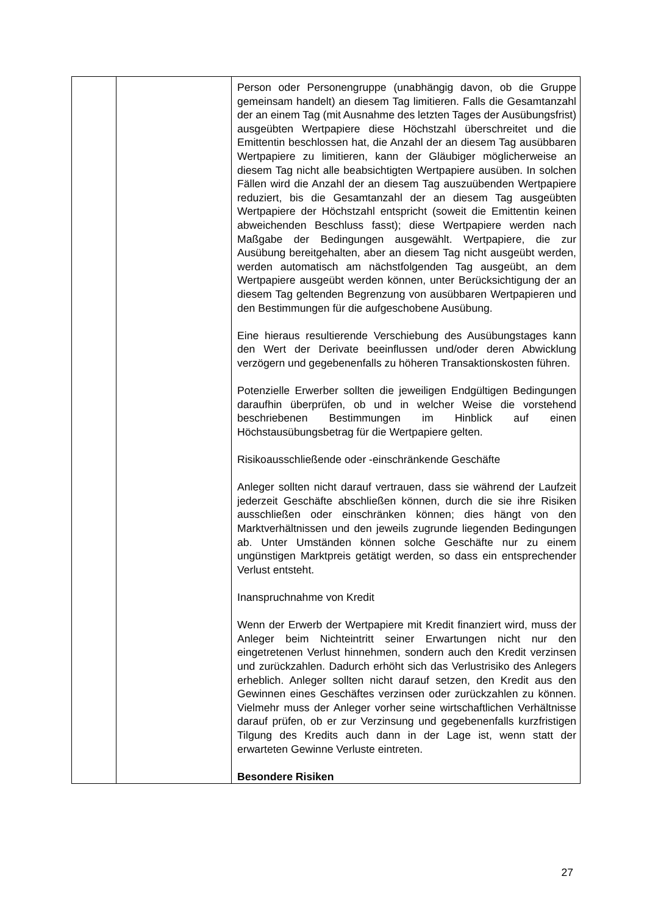| | | Person oder Personengruppe (unabhängig davon, ob die Gruppe gemeinsam handelt) an diesem Tag limitieren. Falls die Gesamtanzahl der an einem Tag (mit Ausnahme des letzten Tages der Ausübungsfrist) ausgeübten Wertpapiere diese Höchstzahl überschreitet und die Emittentin beschlossen hat, die Anzahl der an diesem Tag ausübbaren Wertpapiere zu limitieren, kann der Gläubiger möglicherweise an diesem Tag nicht alle beabsichtigten Wertpapiere ausüben. In solchen Fällen wird die Anzahl der an diesem Tag auszuübenden Wertpapiere reduziert, bis die Gesamtanzahl der an diesem Tag ausgeübten Wertpapiere der Höchstzahl entspricht (soweit die Emittentin keinen abweichenden Beschluss fasst); diese Wertpapiere werden nach Maßgabe der Bedingungen ausgewählt. Wertpapiere, die zur Ausübung bereitgehalten, aber an diesem Tag nicht ausgeübt werden, werden automatisch am nächstfolgenden Tag ausgeübt, an dem Wertpapiere ausgeübt werden können, unter Berücksichtigung der an diesem Tag geltenden Begrenzung von ausübbaren Wertpapieren und den Bestimmungen für die aufgeschobene Ausübung. Eine hieraus resultierende Verschiebung des Ausübungstages kann den Wert der Derivate beeinflussen und/oder deren Abwicklung verzögern und gegebenenfalls zu höheren Transaktionskosten führen. Potenzielle Erwerber sollten die jeweiligen Endgültigen Bedingungen daraufhin überprüfen, ob und in welcher Weise die vorstehend beschriebenen Bestimmungen im Hinblick auf einen Höchstausübungsbetrag für die Wertpapiere gelten. Risikoausschließende oder -einschränkende Geschäfte Anleger sollten nicht darauf vertrauen, dass sie während der Laufzeit jederzeit Geschäfte abschließen können, durch die sie ihre Risiken ausschließen oder einschränken können; dies hängt von den Marktverhältnissen und den jeweils zugrunde liegenden Bedingungen ab. Unter Umständen können solche Geschäfte nur zu einem ungünstigen Marktpreis getätigt werden, so dass ein entsprechender Verlust entsteht. Inanspruchnahme von Kredit Wenn der Erwerb der Wertpapiere mit Kredit finanziert wird, muss der Anleger beim Nichteintritt seiner Erwartungen nicht nur den eingetretenen Verlust hinnehmen, sondern auch den Kredit verzinsen und zurückzahlen. Dadurch erhöht sich das Verlustrisiko des Anlegers erheblich. Anleger sollten nicht darauf setzen, den Kredit aus den Gewinnen eines Geschäftes verzinsen oder zurückzahlen zu können. Vielmehr muss der Anleger vorher seine wirtschaftlichen Verhältnisse darauf prüfen, ob er zur Verzinsung und gegebenenfalls kurzfristigen Tilgung des Kredits auch dann in der Lage ist, wenn statt der erwarteten Gewinne Verluste eintreten. Besondere Risiken |
27